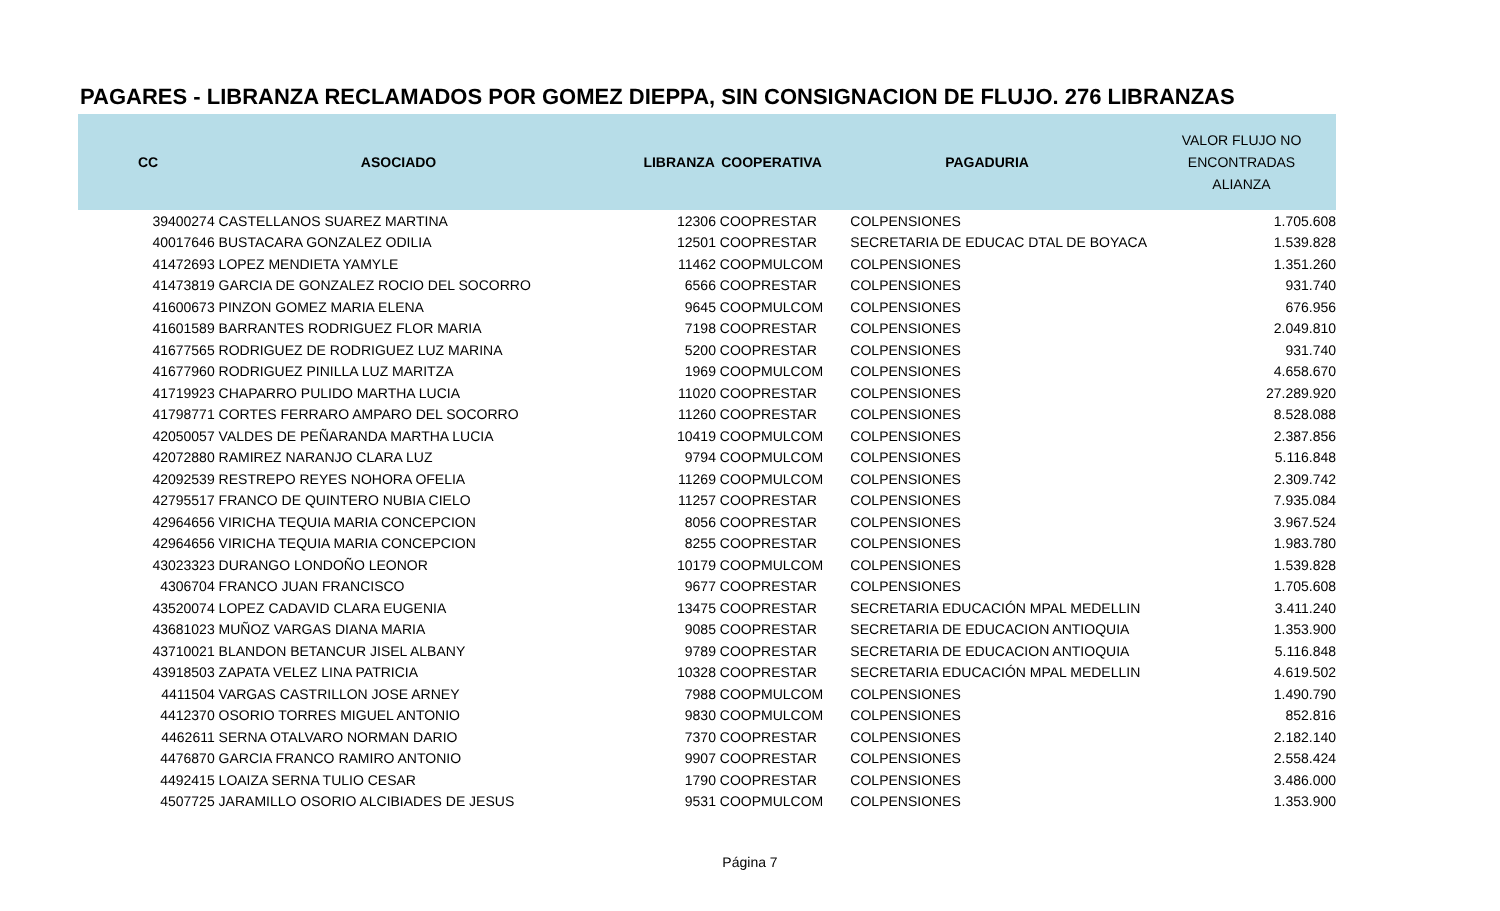PAGARES - LIBRANZA RECLAMADOS POR GOMEZ DIEPPA, SIN CONSIGNACION DE FLUJO. 276 LIBRANZAS
| CC | ASOCIADO | LIBRANZA | COOPERATIVA | PAGADURIA | VALOR FLUJO NO ENCONTRADAS ALIANZA |
| --- | --- | --- | --- | --- | --- |
| 39400274 | CASTELLANOS SUAREZ MARTINA | 12306 | COOPRESTAR | COLPENSIONES | 1.705.608 |
| 40017646 | BUSTACARA GONZALEZ ODILIA | 12501 | COOPRESTAR | SECRETARIA DE EDUCAC DTAL DE BOYACA | 1.539.828 |
| 41472693 | LOPEZ MENDIETA YAMYLE | 11462 | COOPMULCOM | COLPENSIONES | 1.351.260 |
| 41473819 | GARCIA DE GONZALEZ ROCIO DEL SOCORRO | 6566 | COOPRESTAR | COLPENSIONES | 931.740 |
| 41600673 | PINZON GOMEZ MARIA ELENA | 9645 | COOPMULCOM | COLPENSIONES | 676.956 |
| 41601589 | BARRANTES RODRIGUEZ FLOR MARIA | 7198 | COOPRESTAR | COLPENSIONES | 2.049.810 |
| 41677565 | RODRIGUEZ DE RODRIGUEZ LUZ MARINA | 5200 | COOPRESTAR | COLPENSIONES | 931.740 |
| 41677960 | RODRIGUEZ PINILLA LUZ MARITZA | 1969 | COOPMULCOM | COLPENSIONES | 4.658.670 |
| 41719923 | CHAPARRO PULIDO MARTHA LUCIA | 11020 | COOPRESTAR | COLPENSIONES | 27.289.920 |
| 41798771 | CORTES FERRARO AMPARO DEL SOCORRO | 11260 | COOPRESTAR | COLPENSIONES | 8.528.088 |
| 42050057 | VALDES DE PEÑARANDA MARTHA LUCIA | 10419 | COOPMULCOM | COLPENSIONES | 2.387.856 |
| 42072880 | RAMIREZ NARANJO CLARA LUZ | 9794 | COOPMULCOM | COLPENSIONES | 5.116.848 |
| 42092539 | RESTREPO REYES NOHORA OFELIA | 11269 | COOPMULCOM | COLPENSIONES | 2.309.742 |
| 42795517 | FRANCO DE QUINTERO NUBIA CIELO | 11257 | COOPRESTAR | COLPENSIONES | 7.935.084 |
| 42964656 | VIRICHA TEQUIA MARIA CONCEPCION | 8056 | COOPRESTAR | COLPENSIONES | 3.967.524 |
| 42964656 | VIRICHA TEQUIA MARIA CONCEPCION | 8255 | COOPRESTAR | COLPENSIONES | 1.983.780 |
| 43023323 | DURANGO LONDOÑO LEONOR | 10179 | COOPMULCOM | COLPENSIONES | 1.539.828 |
| 4306704 | FRANCO JUAN FRANCISCO | 9677 | COOPRESTAR | COLPENSIONES | 1.705.608 |
| 43520074 | LOPEZ CADAVID CLARA EUGENIA | 13475 | COOPRESTAR | SECRETARIA EDUCACIÓN MPAL MEDELLIN | 3.411.240 |
| 43681023 | MUÑOZ VARGAS DIANA MARIA | 9085 | COOPRESTAR | SECRETARIA DE EDUCACION ANTIOQUIA | 1.353.900 |
| 43710021 | BLANDON BETANCUR JISEL ALBANY | 9789 | COOPRESTAR | SECRETARIA DE EDUCACION ANTIOQUIA | 5.116.848 |
| 43918503 | ZAPATA VELEZ LINA PATRICIA | 10328 | COOPRESTAR | SECRETARIA EDUCACIÓN MPAL MEDELLIN | 4.619.502 |
| 4411504 | VARGAS CASTRILLON JOSE ARNEY | 7988 | COOPMULCOM | COLPENSIONES | 1.490.790 |
| 4412370 | OSORIO TORRES MIGUEL ANTONIO | 9830 | COOPMULCOM | COLPENSIONES | 852.816 |
| 4462611 | SERNA OTALVARO NORMAN DARIO | 7370 | COOPRESTAR | COLPENSIONES | 2.182.140 |
| 4476870 | GARCIA FRANCO RAMIRO ANTONIO | 9907 | COOPRESTAR | COLPENSIONES | 2.558.424 |
| 4492415 | LOAIZA SERNA TULIO CESAR | 1790 | COOPRESTAR | COLPENSIONES | 3.486.000 |
| 4507725 | JARAMILLO OSORIO ALCIBIADES DE JESUS | 9531 | COOPMULCOM | COLPENSIONES | 1.353.900 |
Página 7